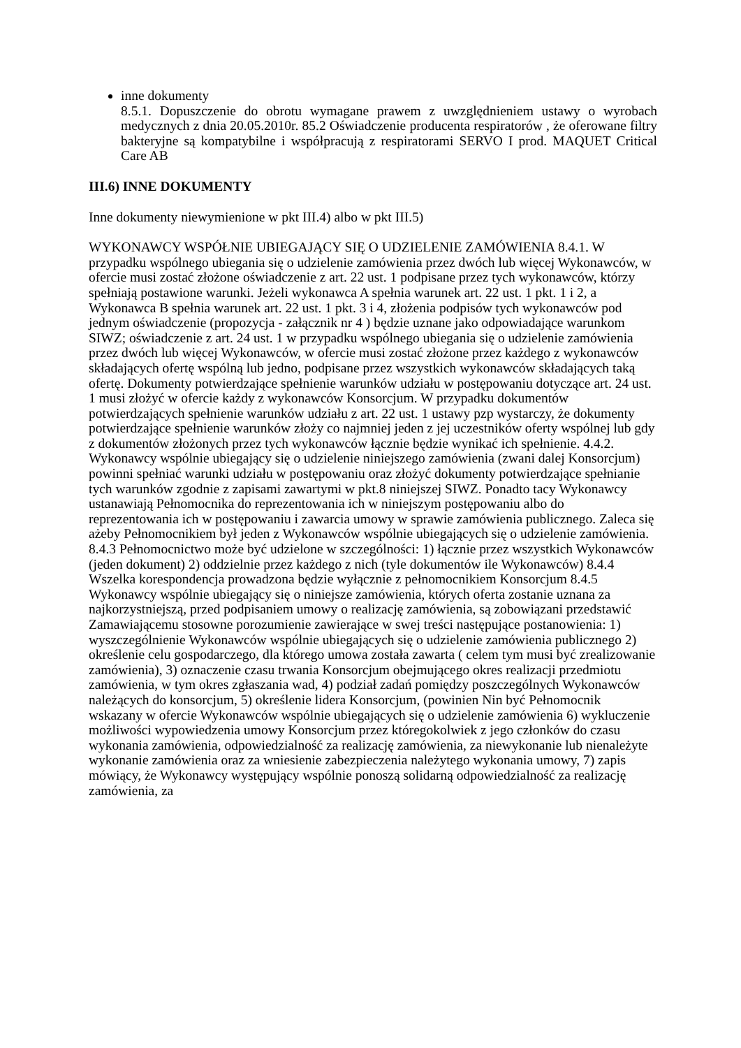inne dokumenty
8.5.1. Dopuszczenie do obrotu wymagane prawem z uwzględnieniem ustawy o wyrobach medycznych z dnia 20.05.2010r. 85.2 Oświadczenie producenta respiratorów , że oferowane filtry bakteryjne są kompatybilne i współpracują z respiratorami SERVO I prod. MAQUET Critical Care AB
III.6) INNE DOKUMENTY
Inne dokumenty niewymienione w pkt III.4) albo w pkt III.5)
WYKONAWCY WSPÓŁNIE UBIEGAJĄCY SIĘ O UDZIELENIE ZAMÓWIENIA 8.4.1. W przypadku wspólnego ubiegania się o udzielenie zamówienia przez dwóch lub więcej Wykonawców, w ofercie musi zostać złożone oświadczenie z art. 22 ust. 1 podpisane przez tych wykonawców, którzy spełniają postawione warunki. Jeżeli wykonawca A spełnia warunek art. 22 ust. 1 pkt. 1 i 2, a Wykonawca B spełnia warunek art. 22 ust. 1 pkt. 3 i 4, złożenia podpisów tych wykonawców pod jednym oświadczenie (propozycja - załącznik nr 4 ) będzie uznane jako odpowiadające warunkom SIWZ; oświadczenie z art. 24 ust. 1 w przypadku wspólnego ubiegania się o udzielenie zamówienia przez dwóch lub więcej Wykonawców, w ofercie musi zostać złożone przez każdego z wykonawców składających ofertę wspólną lub jedno, podpisane przez wszystkich wykonawców składających taką ofertę. Dokumenty potwierdzające spełnienie warunków udziału w postępowaniu dotyczące art. 24 ust. 1 musi złożyć w ofercie każdy z wykonawców Konsorcjum. W przypadku dokumentów potwierdzających spełnienie warunków udziału z art. 22 ust. 1 ustawy pzp wystarczy, że dokumenty potwierdzające spełnienie warunków złoży co najmniej jeden z jej uczestników oferty wspólnej lub gdy z dokumentów złożonych przez tych wykonawców łącznie będzie wynikać ich spełnienie. 4.4.2. Wykonawcy wspólnie ubiegający się o udzielenie niniejszego zamówienia (zwani dalej Konsorcjum) powinni spełniać warunki udziału w postępowaniu oraz złożyć dokumenty potwierdzające spełnianie tych warunków zgodnie z zapisami zawartymi w pkt.8 niniejszej SIWZ. Ponadto tacy Wykonawcy ustanawiają Pełnomocnika do reprezentowania ich w niniejszym postępowaniu albo do reprezentowania ich w postępowaniu i zawarcia umowy w sprawie zamówienia publicznego. Zaleca się ażeby Pełnomocnikiem był jeden z Wykonawców wspólnie ubiegających się o udzielenie zamówienia. 8.4.3 Pełnomocnictwo może być udzielone w szczególności: 1) łącznie przez wszystkich Wykonawców (jeden dokument) 2) oddzielnie przez każdego z nich (tyle dokumentów ile Wykonawców) 8.4.4 Wszelka korespondencja prowadzona będzie wyłącznie z pełnomocnikiem Konsorcjum 8.4.5 Wykonawcy wspólnie ubiegający się o niniejsze zamówienia, których oferta zostanie uznana za najkorzystniejszą, przed podpisaniem umowy o realizację zamówienia, są zobowiązani przedstawić Zamawiającemu stosowne porozumienie zawierające w swej treści następujące postanowienia: 1) wyszczególnienie Wykonawców wspólnie ubiegających się o udzielenie zamówienia publicznego 2) określenie celu gospodarczego, dla którego umowa została zawarta ( celem tym musi być zrealizowanie zamówienia), 3) oznaczenie czasu trwania Konsorcjum obejmującego okres realizacji przedmiotu zamówienia, w tym okres zgłaszania wad, 4) podział zadań pomiędzy poszczególnych Wykonawców należących do konsorcjum, 5) określenie lidera Konsorcjum, (powinien Nin być Pełnomocnik wskazany w ofercie Wykonawców wspólnie ubiegających się o udzielenie zamówienia 6) wykluczenie możliwości wypowiedzenia umowy Konsorcjum przez któregokolwiek z jego członków do czasu wykonania zamówienia, odpowiedzialność za realizację zamówienia, za niewykonanie lub nienależyte wykonanie zamówienia oraz za wniesienie zabezpieczenia należytego wykonania umowy, 7) zapis mówiący, że Wykonawcy występujący wspólnie ponoszą solidarną odpowiedzialność za realizację zamówienia, za